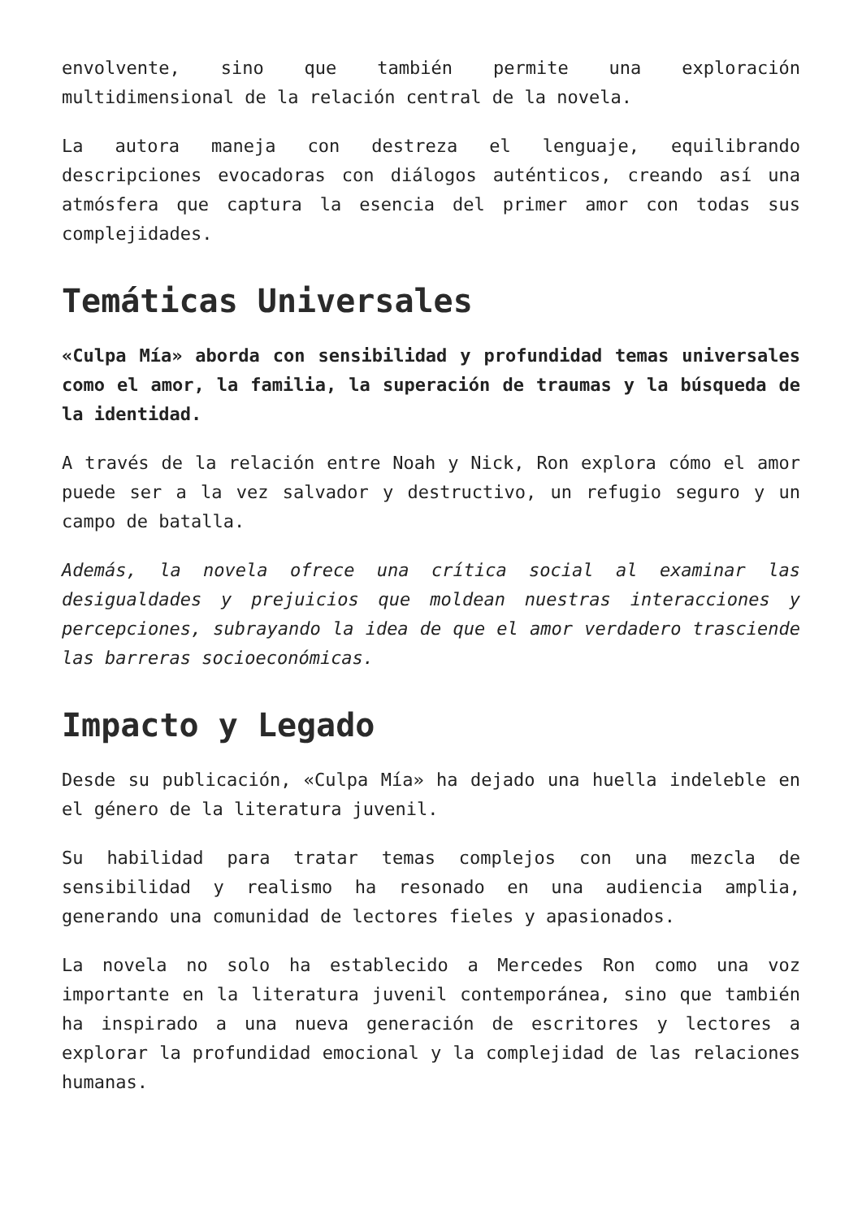envolvente, sino que también permite una exploración multidimensional de la relación central de la novela.
La autora maneja con destreza el lenguaje, equilibrando descripciones evocadoras con diálogos auténticos, creando así una atmósfera que captura la esencia del primer amor con todas sus complejidades.
Temáticas Universales
«Culpa Mía» aborda con sensibilidad y profundidad temas universales como el amor, la familia, la superación de traumas y la búsqueda de la identidad.
A través de la relación entre Noah y Nick, Ron explora cómo el amor puede ser a la vez salvador y destructivo, un refugio seguro y un campo de batalla.
Además, la novela ofrece una crítica social al examinar las desigualdades y prejuicios que moldean nuestras interacciones y percepciones, subrayando la idea de que el amor verdadero trasciende las barreras socioeconómicas.
Impacto y Legado
Desde su publicación, «Culpa Mía» ha dejado una huella indeleble en el género de la literatura juvenil.
Su habilidad para tratar temas complejos con una mezcla de sensibilidad y realismo ha resonado en una audiencia amplia, generando una comunidad de lectores fieles y apasionados.
La novela no solo ha establecido a Mercedes Ron como una voz importante en la literatura juvenil contemporánea, sino que también ha inspirado a una nueva generación de escritores y lectores a explorar la profundidad emocional y la complejidad de las relaciones humanas.